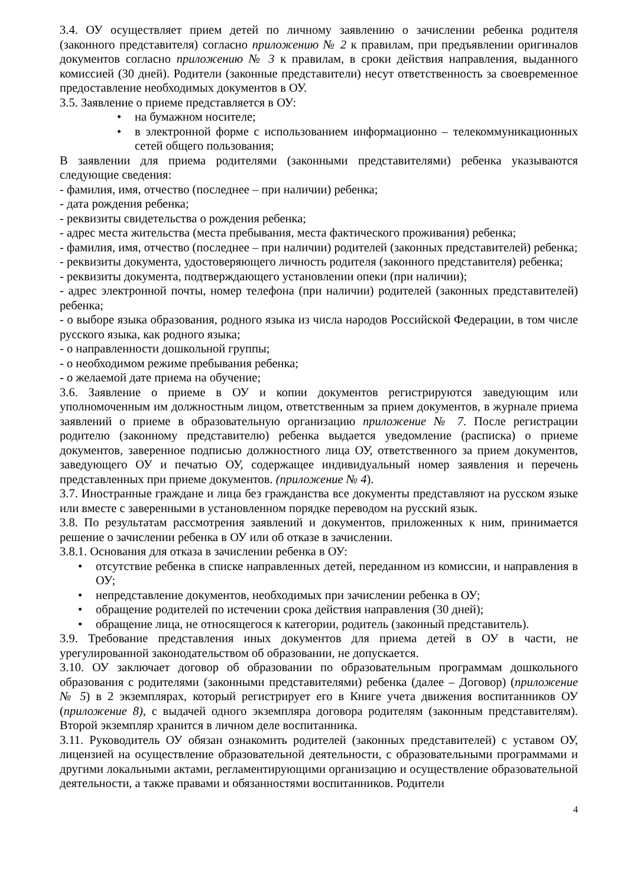3.4. ОУ осуществляет прием детей по личному заявлению о зачислении ребенка родителя (законного представителя) согласно приложению № 2 к правилам, при предъявлении оригиналов документов согласно приложению № 3 к правилам, в сроки действия направления, выданного комиссией (30 дней). Родители (законные представители) несут ответственность за своевременное предоставление необходимых документов в ОУ.
3.5. Заявление о приеме представляется в ОУ:
• на бумажном носителе;
• в электронной форме с использованием информационно – телекоммуникационных сетей общего пользования;
В заявлении для приема родителями (законными представителями) ребенка указываются следующие сведения:
- фамилия, имя, отчество (последнее – при наличии) ребенка;
- дата рождения ребенка;
- реквизиты свидетельства о рождения ребенка;
- адрес места жительства (места пребывания, места фактического проживания) ребенка;
- фамилия, имя, отчество (последнее – при наличии) родителей (законных представителей) ребенка;
- реквизиты документа, удостоверяющего личность родителя (законного представителя) ребенка;
- реквизиты документа, подтверждающего установлении опеки (при наличии);
- адрес электронной почты, номер телефона (при наличии) родителей (законных представителей) ребенка;
- о выборе языка образования, родного языка из числа народов Российской Федерации, в том числе русского языка, как родного языка;
- о направленности дошкольной группы;
- о необходимом режиме пребывания ребенка;
- о желаемой дате приема на обучение;
3.6. Заявление о приеме в ОУ и копии документов регистрируются заведующим или уполномоченным им должностным лицом, ответственным за прием документов, в журнале приема заявлений о приеме в образовательную организацию приложение № 7. После регистрации родителю (законному представителю) ребенка выдается уведомление (расписка) о приеме документов, заверенное подписью должностного лица ОУ, ответственного за прием документов, заведующего ОУ и печатью ОУ, содержащее индивидуальный номер заявления и перечень представленных при приеме документов. (приложение № 4).
3.7. Иностранные граждане и лица без гражданства все документы представляют на русском языке или вместе с заверенными в установленном порядке переводом на русский язык.
3.8. По результатам рассмотрения заявлений и документов, приложенных к ним, принимается решение о зачислении ребенка в ОУ или об отказе в зачислении.
3.8.1. Основания для отказа в зачислении ребенка в ОУ:
• отсутствие ребенка в списке направленных детей, переданном из комиссии, и направления в ОУ;
• непредставление документов, необходимых при зачислении ребенка в ОУ;
• обращение родителей по истечении срока действия направления (30 дней);
• обращение лица, не относящегося к категории, родитель (законный представитель).
3.9. Требование представления иных документов для приема детей в ОУ в части, не урегулированной законодательством об образовании, не допускается.
3.10. ОУ заключает договор об образовании по образовательным программам дошкольного образования с родителями (законными представителями) ребенка (далее – Договор) (приложение № 5) в 2 экземплярах, который регистрирует его в Книге учета движения воспитанников ОУ (приложение 8), с выдачей одного экземпляра договора родителям (законным представителям). Второй экземпляр хранится в личном деле воспитанника.
3.11. Руководитель ОУ обязан ознакомить родителей (законных представителей) с уставом ОУ, лицензией на осуществление образовательной деятельности, с образовательными программами и другими локальными актами, регламентирующими организацию и осуществление образовательной деятельности, а также правами и обязанностями воспитанников. Родители
4